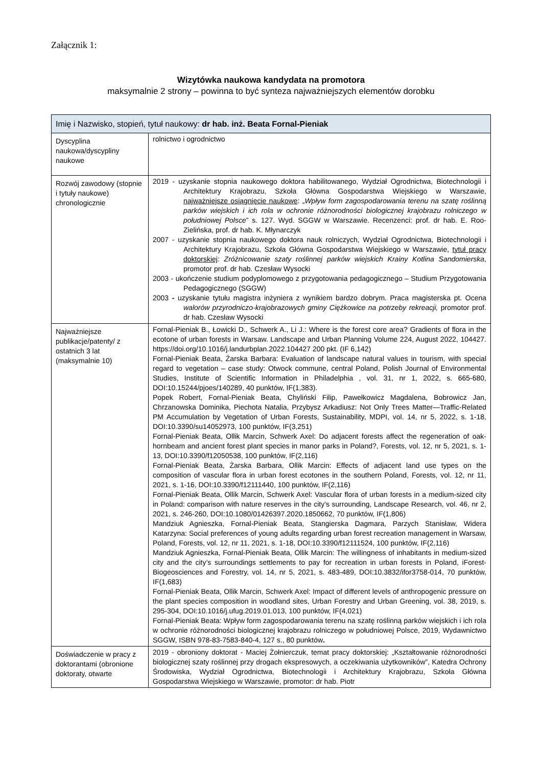Załącznik 1:
Wizytówka naukowa kandydata na promotora
maksymalnie 2 strony – powinna to być synteza najważniejszych elementów dorobku
| Imię i Nazwisko, stopień, tytuł naukowy: dr hab. inż. Beata Fornal-Pieniak | |
| Dyscyplina naukowa/dyscypliny naukowe | rolnictwo i ogrodnictwo |
| Rozwój zawodowy (stopnie i tytuły naukowe) chronologicznie | 2019 - uzyskanie stopnia naukowego doktora habilitowanego, Wydział Ogrodnictwa, Biotechnologii i Architektury Krajobrazu, Szkoła Główna Gospodarstwa Wiejskiego w Warszawie, najważniejsze osiągnięcie naukowe : „ Wpływ form zagospodarowania terenu na szatę roślinną parków wiejskich i ich rola w ochronie różnorodności biologicznej krajobrazu rolniczego w południowej Polsce ” s. 127. Wyd. SGGW w Warszawie. Recenzenci: prof. dr hab. E. Roo-Zielińska, prof. dr hab. K. Młynarczyk 2007 - uzyskanie stopnia naukowego doktora nauk rolniczych, Wydział Ogrodnictwa, Biotechnologii i Architektury Krajobrazu, Szkoła Główna Gospodarstwa Wiejskiego w Warszawie, tytuł pracy doktorskiej : Zróżnicowanie szaty roślinnej parków wiejskich Krainy Kotlina Sandomierska , promotor prof. dr hab. Czesław Wysocki 2003 - ukończenie studium podyplomowego z przygotowania pedagogicznego – Studium Przygotowania Pedagogicznego (SGGW) 2003 - uzyskanie tytułu magistra inżyniera z wynikiem bardzo dobrym. Praca magisterska pt. Ocena walorów przyrodniczo-krajobrazowych gminy Ciężkowice na potrzeby rekreacji, promotor prof. dr hab. Czesław Wysocki |
| Najważniejsze publikacje/patenty/ z ostatnich 3 lat (maksymalnie 10) | Fornal-Pieniak B., Łowicki D., Schwerk A., Li J.: Where is the forest core area? Gradients of flora in the ecotone of urban forests in Warsaw. Landscape and Urban Planning Volume 224, August 2022, 104427. https://doi.org/10.1016/j.landurbplan.2022.104427 200 pkt. (IF 6,142) Fornal-Pieniak Beata, Żarska Barbara: Evaluation of landscape natural values in tourism, with special regard to vegetation – case study: Otwock commune, central Poland, Polish Journal of Environmental Studies, Institute of Scientific Information in Philadelphia , vol. 31, nr 1, 2022, s. 665-680, DOI:10.15244/pjoes/140289, 40 punktów, IF(1,383). Popek Robert, Fornal-Pieniak Beata, Chyliński Filip, Pawełkowicz Magdalena, Bobrowicz Jan, Chrzanowska Dominika, Piechota Natalia, Przybysz Arkadiusz: Not Only Trees Matter—Traffic-Related PM Accumulation by Vegetation of Urban Forests, Sustainability, MDPI, vol. 14, nr 5, 2022, s. 1-18, DOI:10.3390/su14052973, 100 punktów, IF(3,251) Fornal-Pieniak Beata, Ollik Marcin, Schwerk Axel: Do adjacent forests affect the regeneration of oak-hornbeam and ancient forest plant species in manor parks in Poland?, Forests, vol. 12, nr 5, 2021, s. 1-13, DOI:10.3390/f12050538, 100 punktów, IF(2,116) Fornal-Pieniak Beata, Żarska Barbara, Ollik Marcin: Effects of adjacent land use types on the composition of vascular flora in urban forest ecotones in the southern Poland, Forests, vol. 12, nr 11, 2021, s. 1-16, DOI:10.3390/f12111440, 100 punktów, IF(2,116) Fornal-Pieniak Beata, Ollik Marcin, Schwerk Axel: Vascular flora of urban forests in a medium-sized city in Poland: comparison with nature reserves in the city’s surrounding, Landscape Research, vol. 46, nr 2, 2021, s. 246-260, DOI:10.1080/01426397.2020.1850662, 70 punktów, IF(1,806) Mandziuk Agnieszka, Fornal-Pieniak Beata, Stangierska Dagmara, Parzych Stanisław, Widera Katarzyna: Social preferences of young adults regarding urban forest recreation management in Warsaw, Poland, Forests, vol. 12, nr 11, 2021, s. 1-18, DOI:10.3390/f12111524, 100 punktów, IF(2,116) Mandziuk Agnieszka, Fornal-Pieniak Beata, Ollik Marcin: The willingness of inhabitants in medium-sized city and the city’s surroundings settlements to pay for recreation in urban forests in Poland, iForest-Biogeosciences and Forestry, vol. 14, nr 5, 2021, s. 483-489, DOI:10.3832/ifor3758-014, 70 punktów, IF(1,683) Fornal-Pieniak Beata, Ollik Marcin, Schwerk Axel: Impact of different levels of anthropogenic pressure on the plant species composition in woodland sites, Urban Forestry and Urban Greening, vol. 38, 2019, s. 295-304, DOI:10.1016/j.ufug.2019.01.013, 100 punktów, IF(4,021) Fornal-Pieniak Beata: Wpływ form zagospodarowania terenu na szatę roślinną parków wiejskich i ich rola w ochronie różnorodności biologicznej krajobrazu rolniczego w południowej Polsce, 2019, Wydawnictwo SGGW, ISBN 978-83-7583-840-4, 127 s., 80 punktów . |
| Doświadczenie w pracy z doktorantami (obronione doktoraty, otwarte | 2019 - obroniony doktorat - Maciej Żołnierczuk, temat pracy doktorskiej: „Kształtowanie różnorodności biologicznej szaty roślinnej przy drogach ekspresowych, a oczekiwania użytkowników”, Katedra Ochrony Środowiska, Wydział Ogrodnictwa, Biotechnologii i Architektury Krajobrazu, Szkoła Główna Gospodarstwa Wiejskiego w Warszawie, promotor: dr hab. Piotr |